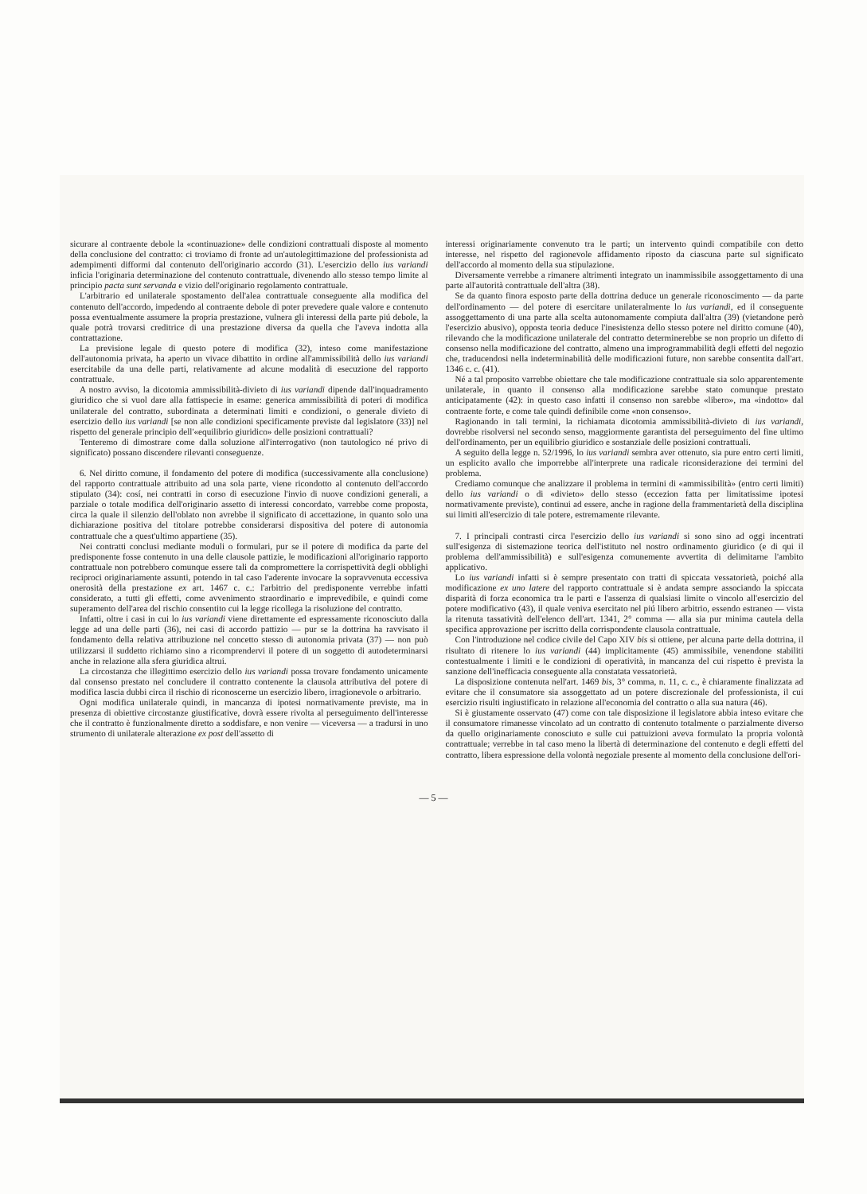sicurare al contraente debole la «continuazione» delle condizioni contrattuali disposte al momento della conclusione del contratto: ci troviamo di fronte ad un'autolegittimazione del professionista ad adempimenti difformi dal contenuto dell'originario accordo (31). L'esercizio dello ius variandi inficia l'originaria determinazione del contenuto contrattuale, divenendo allo stesso tempo limite al principio pacta sunt servanda e vizio dell'originario regolamento contrattuale.
L'arbitrario ed unilaterale spostamento dell'alea contrattuale conseguente alla modifica del contenuto dell'accordo, impedendo al contraente debole di poter prevedere quale valore e contenuto possa eventualmente assumere la propria prestazione, vulnera gli interessi della parte piú debole, la quale potrà trovarsi creditrice di una prestazione diversa da quella che l'aveva indotta alla contrattazione.
La previsione legale di questo potere di modifica (32), inteso come manifestazione dell'autonomia privata, ha aperto un vivace dibattito in ordine all'ammissibilità dello ius variandi esercitabile da una delle parti, relativamente ad alcune modalità di esecuzione del rapporto contrattuale.
A nostro avviso, la dicotomia ammissibilità-divieto di ius variandi dipende dall'inquadramento giuridico che si vuol dare alla fattispecie in esame: generica ammissibilità di poteri di modifica unilaterale del contratto, subordinata a determinati limiti e condizioni, o generale divieto di esercizio dello ius variandi [se non alle condizioni specificamente previste dal legislatore (33)] nel rispetto del generale principio dell'«equilibrio giuridico» delle posizioni contrattuali?
Tenteremo di dimostrare come dalla soluzione all'interrogativo (non tautologico né privo di significato) possano discendere rilevanti conseguenze.
6. Nel diritto comune, il fondamento del potere di modifica (successivamente alla conclusione) del rapporto contrattuale attribuito ad una sola parte, viene ricondotto al contenuto dell'accordo stipulato (34): cosí, nei contratti in corso di esecuzione l'invio di nuove condizioni generali, a parziale o totale modifica dell'originario assetto di interessi concordato, varrebbe come proposta, circa la quale il silenzio dell'oblato non avrebbe il significato di accettazione, in quanto solo una dichiarazione positiva del titolare potrebbe considerarsi dispositiva del potere di autonomia contrattuale che a quest'ultimo appartiene (35).
Nei contratti conclusi mediante moduli o formulari, pur se il potere di modifica da parte del predisponente fosse contenuto in una delle clausole pattizie, le modificazioni all'originario rapporto contrattuale non potrebbero comunque essere tali da compromettere la corrispettività degli obblighi reciproci originariamente assunti, potendo in tal caso l'aderente invocare la sopravvenuta eccessiva onerosità della prestazione ex art. 1467 c. c.: l'arbitrio del predisponente verrebbe infatti considerato, a tutti gli effetti, come avvenimento straordinario e imprevedibile, e quindi come superamento dell'area del rischio consentito cui la legge ricollega la risoluzione del contratto.
Infatti, oltre i casi in cui lo ius variandi viene direttamente ed espressamente riconosciuto dalla legge ad una delle parti (36), nei casi di accordo pattizio — pur se la dottrina ha ravvisato il fondamento della relativa attribuzione nel concetto stesso di autonomia privata (37) — non può utilizzarsi il suddetto richiamo sino a ricomprendervi il potere di un soggetto di autodeterminarsi anche in relazione alla sfera giuridica altrui.
La circostanza che illegittimo esercizio dello ius variandi possa trovare fondamento unicamente dal consenso prestato nel concludere il contratto contenente la clausola attributiva del potere di modifica lascia dubbi circa il rischio di riconoscerne un esercizio libero, irragionevole o arbitrario.
Ogni modifica unilaterale quindi, in mancanza di ipotesi normativamente previste, ma in presenza di obiettive circostanze giustificative, dovrà essere rivolta al perseguimento dell'interesse che il contratto è funzionalmente diretto a soddisfare, e non venire — viceversa — a tradursi in uno strumento di unilaterale alterazione ex post dell'assetto di
interessi originariamente convenuto tra le parti; un intervento quindi compatibile con detto interesse, nel rispetto del ragionevole affidamento riposto da ciascuna parte sul significato dell'accordo al momento della sua stipulazione.
Diversamente verrebbe a rimanere altrimenti integrato un inammissibile assoggettamento di una parte all'autorità contrattuale dell'altra (38).
Se da quanto finora esposto parte della dottrina deduce un generale riconoscimento — da parte dell'ordinamento — del potere di esercitare unilateralmente lo ius variandi, ed il conseguente assoggettamento di una parte alla scelta autonomamente compiuta dall'altra (39) (vietandone però l'esercizio abusivo), opposta teoria deduce l'inesistenza dello stesso potere nel diritto comune (40), rilevando che la modificazione unilaterale del contratto determinerebbe se non proprio un difetto di consenso nella modificazione del contratto, almeno una improgrammabilità degli effetti del negozio che, traducendosi nella indeterminabilità delle modificazioni future, non sarebbe consentita dall'art. 1346 c. c. (41).
Né a tal proposito varrebbe obiettare che tale modificazione contrattuale sia solo apparentemente unilaterale, in quanto il consenso alla modificazione sarebbe stato comunque prestato anticipatamente (42): in questo caso infatti il consenso non sarebbe «libero», ma «indotto» dal contraente forte, e come tale quindi definibile come «non consenso».
Ragionando in tali termini, la richiamata dicotomia ammissibilità-divieto di ius variandi, dovrebbe risolversi nel secondo senso, maggiormente garantista del perseguimento del fine ultimo dell'ordinamento, per un equilibrio giuridico e sostanziale delle posizioni contrattuali.
A seguito della legge n. 52/1996, lo ius variandi sembra aver ottenuto, sia pure entro certi limiti, un esplicito avallo che imporrebbe all'interprete una radicale riconsiderazione dei termini del problema.
Crediamo comunque che analizzare il problema in termini di «ammissibilità» (entro certi limiti) dello ius variandi o di «divieto» dello stesso (eccezion fatta per limitatissime ipotesi normativamente previste), continui ad essere, anche in ragione della frammentarietà della disciplina sui limiti all'esercizio di tale potere, estremamente rilevante.
7. I principali contrasti circa l'esercizio dello ius variandi si sono sino ad oggi incentrati sull'esigenza di sistemazione teorica dell'istituto nel nostro ordinamento giuridico (e di qui il problema dell'ammissibilità) e sull'esigenza comunemente avvertita di delimitarne l'ambito applicativo.
Lo ius variandi infatti si è sempre presentato con tratti di spiccata vessatorietà, poiché alla modificazione ex uno latere del rapporto contrattuale si è andata sempre associando la spiccata disparità di forza economica tra le parti e l'assenza di qualsiasi limite o vincolo all'esercizio del potere modificativo (43), il quale veniva esercitato nel piú libero arbitrio, essendo estraneo — vista la ritenuta tassatività dell'elenco dell'art. 1341, 2° comma — alla sia pur minima cautela della specifica approvazione per iscritto della corrispondente clausola contrattuale.
Con l'introduzione nel codice civile del Capo XIV bis si ottiene, per alcuna parte della dottrina, il risultato di ritenere lo ius variandi (44) implicitamente (45) ammissibile, venendone stabiliti contestualmente i limiti e le condizioni di operatività, in mancanza del cui rispetto è prevista la sanzione dell'inefficacia conseguente alla constatata vessatorietà.
La disposizione contenuta nell'art. 1469 bis, 3° comma, n. 11, c. c., è chiaramente finalizzata ad evitare che il consumatore sia assoggettato ad un potere discrezionale del professionista, il cui esercizio risulti ingiustificato in relazione all'economia del contratto o alla sua natura (46).
Si è giustamente osservato (47) come con tale disposizione il legislatore abbia inteso evitare che il consumatore rimanesse vincolato ad un contratto di contenuto totalmente o parzialmente diverso da quello originariamente conosciuto e sulle cui pattuizioni aveva formulato la propria volontà contrattuale; verrebbe in tal caso meno la libertà di determinazione del contenuto e degli effetti del contratto, libera espressione della volontà negoziale presente al momento della conclusione dell'ori-
— 5 —